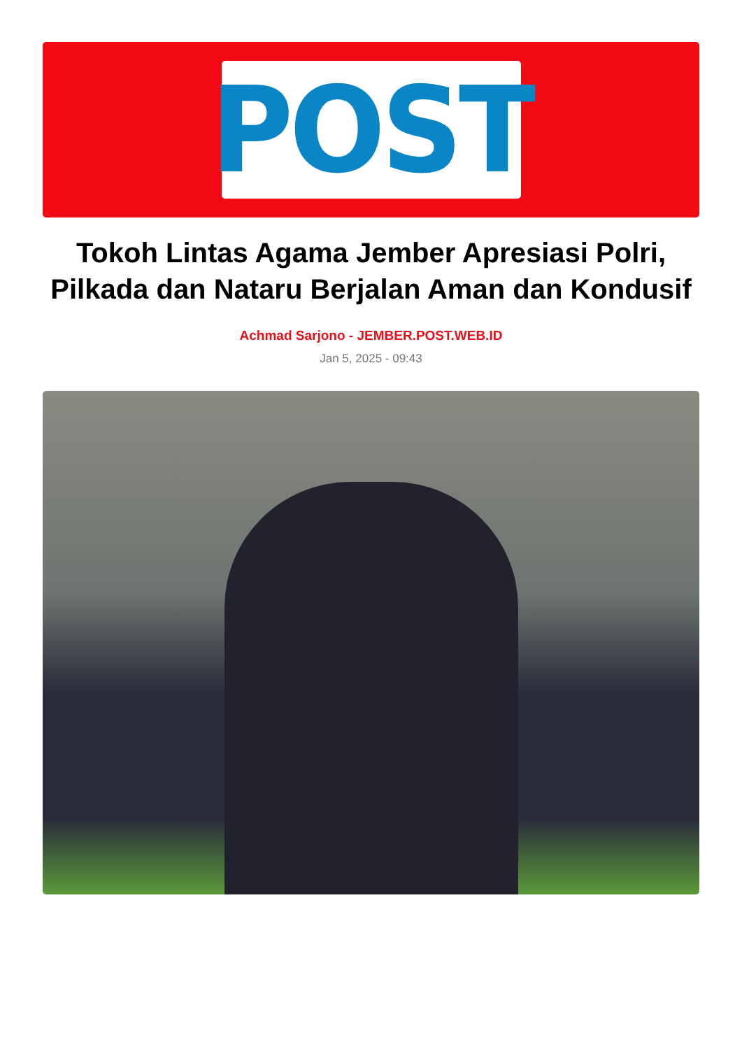POST
Tokoh Lintas Agama Jember Apresiasi Polri, Pilkada dan Nataru Berjalan Aman dan Kondusif
Achmad Sarjono - JEMBER.POST.WEB.ID
Jan 5, 2025 - 09:43